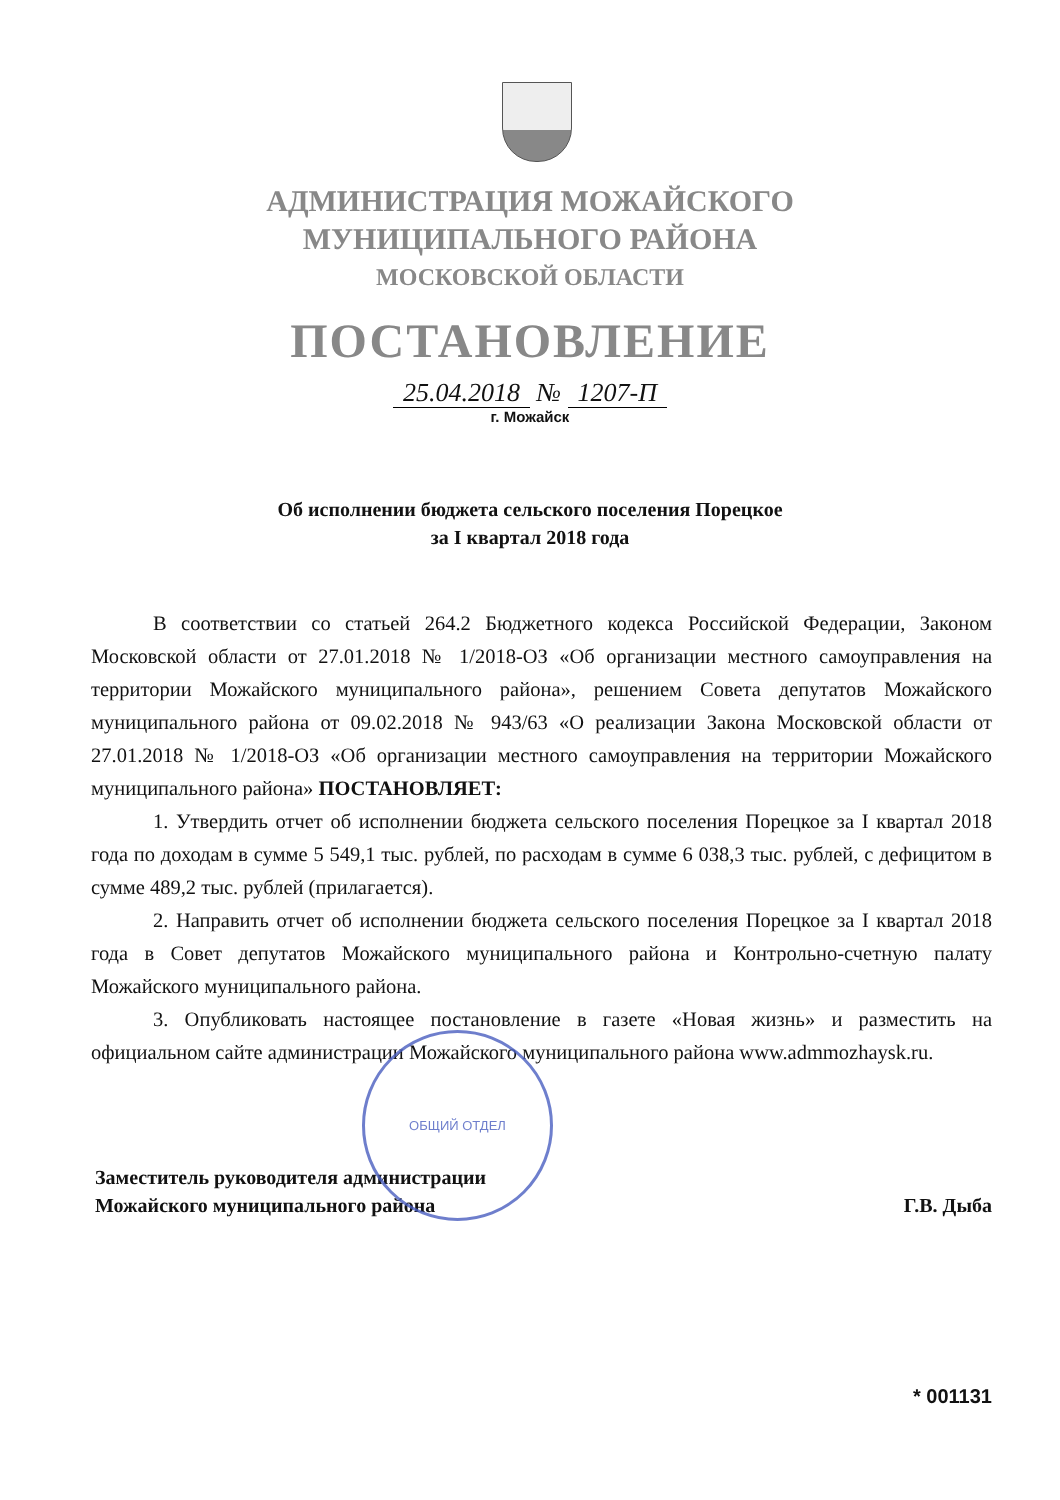АДМИНИСТРАЦИЯ МОЖАЙСКОГО
МУНИЦИПАЛЬНОГО РАЙОНА
МОСКОВСКОЙ ОБЛАСТИ
ПОСТАНОВЛЕНИЕ
25.04.2018 № 1207-П
г. Можайск
Об исполнении бюджета сельского поселения Порецкое
за I квартал 2018 года
В соответствии со статьей 264.2 Бюджетного кодекса Российской Федерации, Законом Московской области от 27.01.2018 № 1/2018-ОЗ «Об организации местного самоуправления на территории Можайского муниципального района», решением Совета депутатов Можайского муниципального района от 09.02.2018 № 943/63 «О реализации Закона Московской области от 27.01.2018 № 1/2018-ОЗ «Об организации местного самоуправления на территории Можайского муниципального района» ПОСТАНОВЛЯЕТ:
1. Утвердить отчет об исполнении бюджета сельского поселения Порецкое за I квартал 2018 года по доходам в сумме 5 549,1 тыс. рублей, по расходам в сумме 6 038,3 тыс. рублей, с дефицитом в сумме 489,2 тыс. рублей (прилагается).
2. Направить отчет об исполнении бюджета сельского поселения Порецкое за I квартал 2018 года в Совет депутатов Можайского муниципального района и Контрольно-счетную палату Можайского муниципального района.
3. Опубликовать настоящее постановление в газете «Новая жизнь» и разместить на официальном сайте администрации Можайского муниципального района www.admmozhaysk.ru.
Заместитель руководителя администрации
Можайского муниципального района
Г.В. Дыба
ОБЩИЙ ОТДЕЛ
* 001131